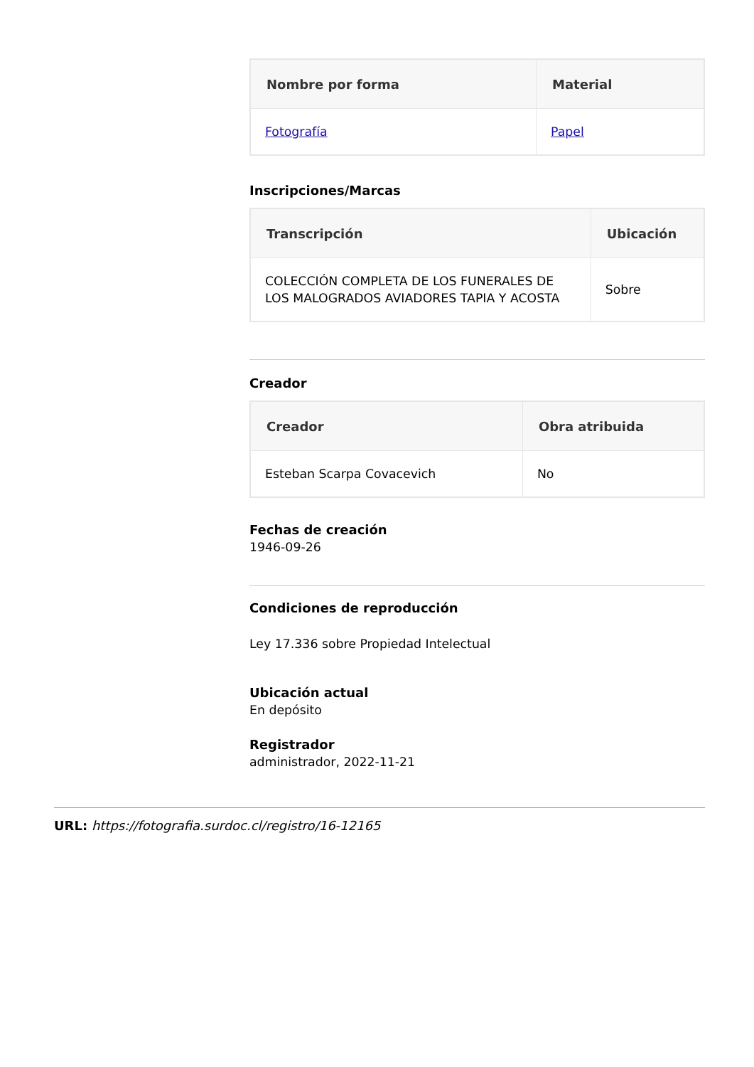| Nombre por forma | Material |
| --- | --- |
| Fotografía | Papel |
Inscripciones/Marcas
| Transcripción | Ubicación |
| --- | --- |
| COLECCIÓN COMPLETA DE LOS FUNERALES DE LOS MALOGRADOS AVIADORES TAPIA Y ACOSTA | Sobre |
Creador
| Creador | Obra atribuida |
| --- | --- |
| Esteban Scarpa Covacevich | No |
Fechas de creación
1946-09-26
Condiciones de reproducción
Ley 17.336 sobre Propiedad Intelectual
Ubicación actual
En depósito
Registrador
administrador, 2022-11-21
URL: https://fotografia.surdoc.cl/registro/16-12165